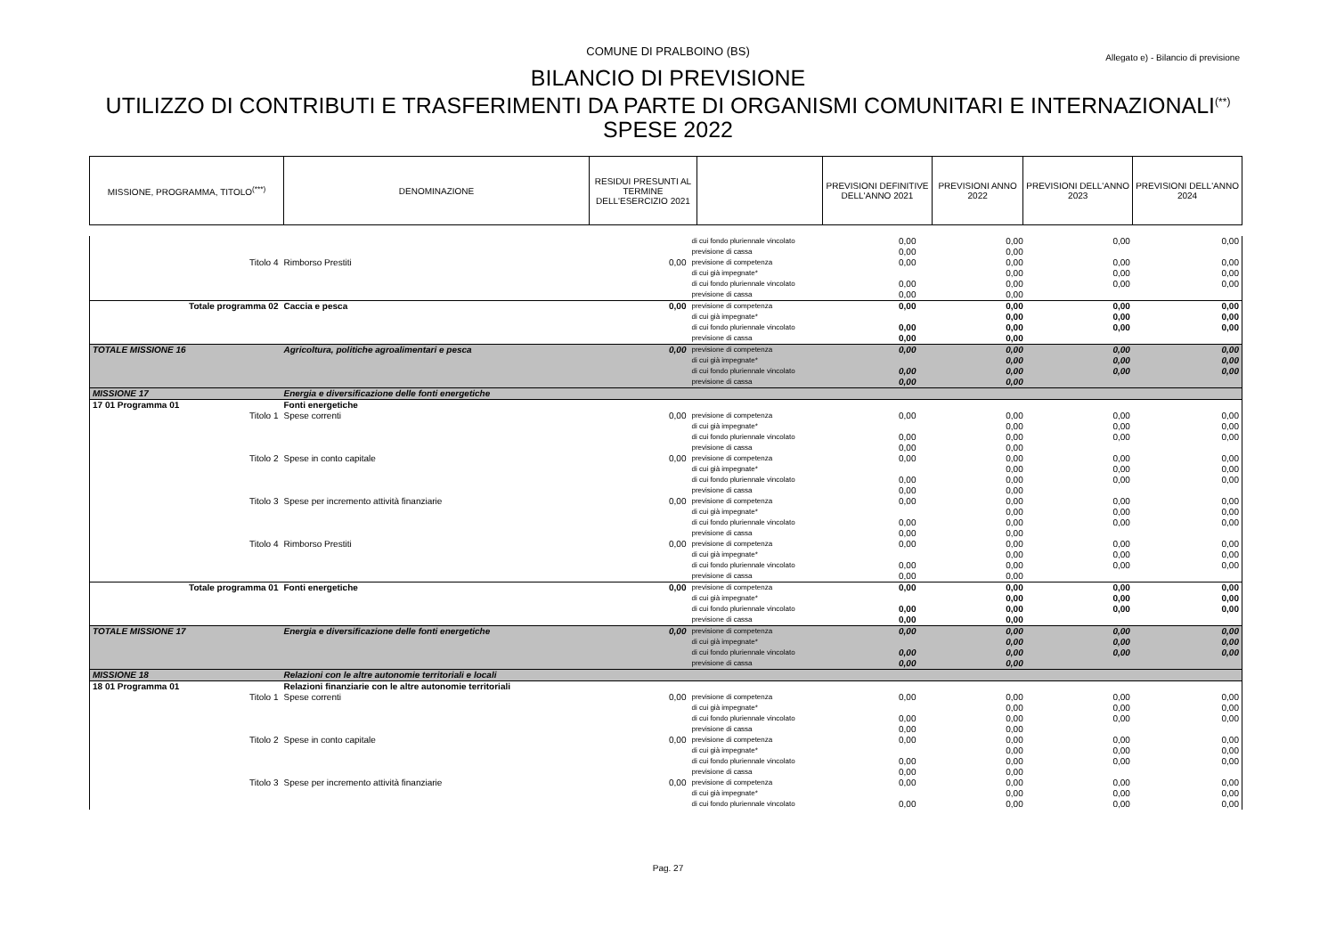COMUNE DI PRALBOINO (BS)
Allegato e) - Bilancio di previsione
BILANCIO DI PREVISIONE
UTILIZZO DI CONTRIBUTI E TRASFERIMENTI DA PARTE DI ORGANISMI COMUNITARI E INTERNAZIONALI<sup>(**)</sup>
SPESE 2022
| MISSIONE, PROGRAMMA, TITOLO<sup>(***)</sup> | DENOMINAZIONE | RESIDUI PRESUNTI AL TERMINE DELL'ESERCIZIO 2021 | | PREVISIONI DEFINITIVE DELL'ANNO 2021 | PREVISIONI ANNO 2022 | PREVISIONI DELL'ANNO 2023 | PREVISIONI DELL'ANNO 2024 |
| | | | di cui fondo pluriennale vincolato | 0,00 | 0,00 | 0,00 | 0,00 |
| | | | previsione di cassa | 0,00 | 0,00 | | |
| Titolo 4 | Rimborso Prestiti | 0,00 | previsione di competenza | 0,00 | 0,00 | 0,00 | 0,00 |
| | | | di cui già impegnate* | | 0,00 | 0,00 | 0,00 |
| | | | di cui fondo pluriennale vincolato | 0,00 | 0,00 | 0,00 | 0,00 |
| | | | previsione di cassa | 0,00 | 0,00 | | |
| Totale programma 02 | Caccia e pesca | 0,00 | previsione di competenza | 0,00 | 0,00 | 0,00 | 0,00 |
| | | | di cui già impegnate* | | 0,00 | 0,00 | 0,00 |
| | | | di cui fondo pluriennale vincolato | 0,00 | 0,00 | 0,00 | 0,00 |
| | | | previsione di cassa | 0,00 | 0,00 | | |
| TOTALE MISSIONE 16 | Agricoltura, politiche agroalimentari e pesca | 0,00 | previsione di competenza | 0,00 | 0,00 | 0,00 | 0,00 |
| | | | di cui già impegnate* | | 0,00 | 0,00 | 0,00 |
| | | | di cui fondo pluriennale vincolato | 0,00 | 0,00 | 0,00 | 0,00 |
| | | | previsione di cassa | 0,00 | 0,00 | | |
| MISSIONE 17 | Energia e diversificazione delle fonti energetiche | | | | | | |
| 17 01 Programma 01 | Fonti energetiche | | | | | | |
| Titolo 1 | Spese correnti | 0,00 | previsione di competenza | 0,00 | 0,00 | 0,00 | 0,00 |
| | | | di cui già impegnate* | | 0,00 | 0,00 | 0,00 |
| | | | di cui fondo pluriennale vincolato | 0,00 | 0,00 | 0,00 | 0,00 |
| | | | previsione di cassa | 0,00 | 0,00 | | |
| Titolo 2 | Spese in conto capitale | 0,00 | previsione di competenza | 0,00 | 0,00 | 0,00 | 0,00 |
| | | | di cui già impegnate* | | 0,00 | 0,00 | 0,00 |
| | | | di cui fondo pluriennale vincolato | 0,00 | 0,00 | 0,00 | 0,00 |
| | | | previsione di cassa | 0,00 | 0,00 | | |
| Titolo 3 | Spese per incremento attività finanziarie | 0,00 | previsione di competenza | 0,00 | 0,00 | 0,00 | 0,00 |
| | | | di cui già impegnate* | | 0,00 | 0,00 | 0,00 |
| | | | di cui fondo pluriennale vincolato | 0,00 | 0,00 | 0,00 | 0,00 |
| | | | previsione di cassa | 0,00 | 0,00 | | |
| Titolo 4 | Rimborso Prestiti | 0,00 | previsione di competenza | 0,00 | 0,00 | 0,00 | 0,00 |
| | | | di cui già impegnate* | | 0,00 | 0,00 | 0,00 |
| | | | di cui fondo pluriennale vincolato | 0,00 | 0,00 | 0,00 | 0,00 |
| | | | previsione di cassa | 0,00 | 0,00 | | |
| Totale programma 01 | Fonti energetiche | 0,00 | previsione di competenza | 0,00 | 0,00 | 0,00 | 0,00 |
| | | | di cui già impegnate* | | 0,00 | 0,00 | 0,00 |
| | | | di cui fondo pluriennale vincolato | 0,00 | 0,00 | 0,00 | 0,00 |
| | | | previsione di cassa | 0,00 | 0,00 | | |
| TOTALE MISSIONE 17 | Energia e diversificazione delle fonti energetiche | 0,00 | previsione di competenza | 0,00 | 0,00 | 0,00 | 0,00 |
| | | | di cui già impegnate* | | 0,00 | 0,00 | 0,00 |
| | | | di cui fondo pluriennale vincolato | 0,00 | 0,00 | 0,00 | 0,00 |
| | | | previsione di cassa | 0,00 | 0,00 | | |
| MISSIONE 18 | Relazioni con le altre autonomie territoriali e locali | | | | | | |
| 18 01 Programma 01 | Relazioni finanziarie con le altre autonomie territoriali | | | | | | |
| Titolo 1 | Spese correnti | 0,00 | previsione di competenza | 0,00 | 0,00 | 0,00 | 0,00 |
| | | | di cui già impegnate* | | 0,00 | 0,00 | 0,00 |
| | | | di cui fondo pluriennale vincolato | 0,00 | 0,00 | 0,00 | 0,00 |
| | | | previsione di cassa | 0,00 | 0,00 | | |
| Titolo 2 | Spese in conto capitale | 0,00 | previsione di competenza | 0,00 | 0,00 | 0,00 | 0,00 |
| | | | di cui già impegnate* | | 0,00 | 0,00 | 0,00 |
| | | | di cui fondo pluriennale vincolato | 0,00 | 0,00 | 0,00 | 0,00 |
| | | | previsione di cassa | 0,00 | 0,00 | | |
| Titolo 3 | Spese per incremento attività finanziarie | 0,00 | previsione di competenza | 0,00 | 0,00 | 0,00 | 0,00 |
| | | | di cui già impegnate* | | 0,00 | 0,00 | 0,00 |
| | | | di cui fondo pluriennale vincolato | 0,00 | 0,00 | 0,00 | 0,00 |
Pag. 27